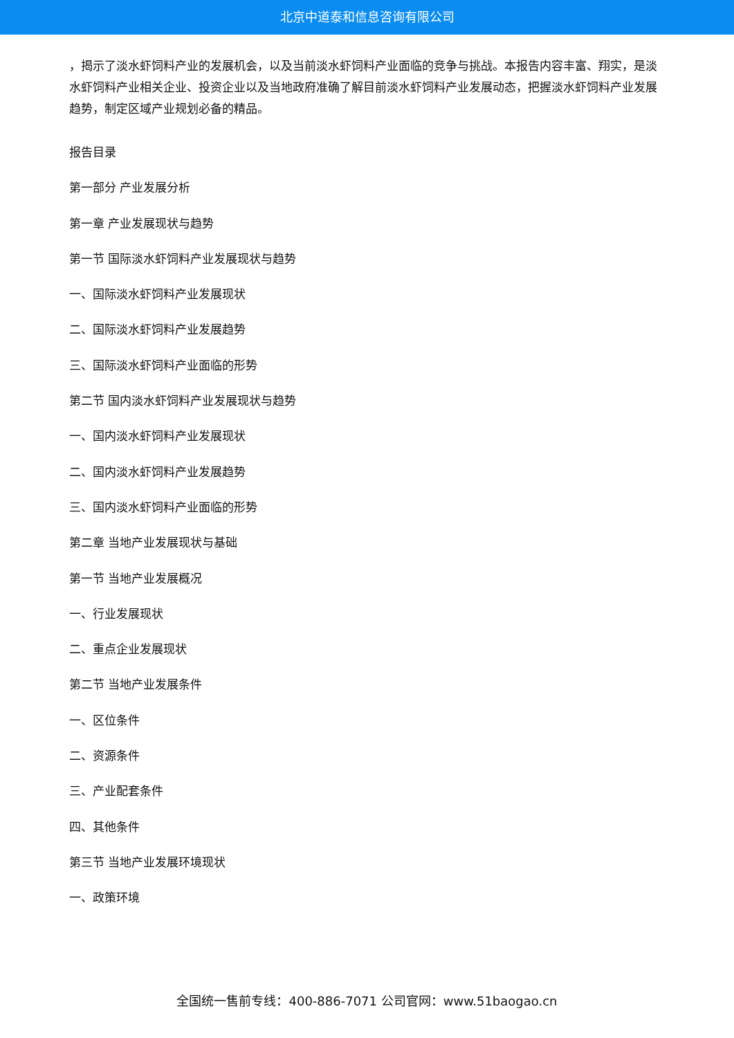北京中道泰和信息咨询有限公司
，揭示了淡水虾饲料产业的发展机会，以及当前淡水虾饲料产业面临的竞争与挑战。本报告内容丰富、翔实，是淡水虾饲料产业相关企业、投资企业以及当地政府准确了解目前淡水虾饲料产业发展动态，把握淡水虾饲料产业发展趋势，制定区域产业规划必备的精品。
报告目录
第一部分 产业发展分析
第一章 产业发展现状与趋势
第一节 国际淡水虾饲料产业发展现状与趋势
一、国际淡水虾饲料产业发展现状
二、国际淡水虾饲料产业发展趋势
三、国际淡水虾饲料产业面临的形势
第二节 国内淡水虾饲料产业发展现状与趋势
一、国内淡水虾饲料产业发展现状
二、国内淡水虾饲料产业发展趋势
三、国内淡水虾饲料产业面临的形势
第二章 当地产业发展现状与基础
第一节 当地产业发展概况
一、行业发展现状
二、重点企业发展现状
第二节 当地产业发展条件
一、区位条件
二、资源条件
三、产业配套条件
四、其他条件
第三节 当地产业发展环境现状
一、政策环境
全国统一售前专线：400-886-7071 公司官网：www.51baogao.cn